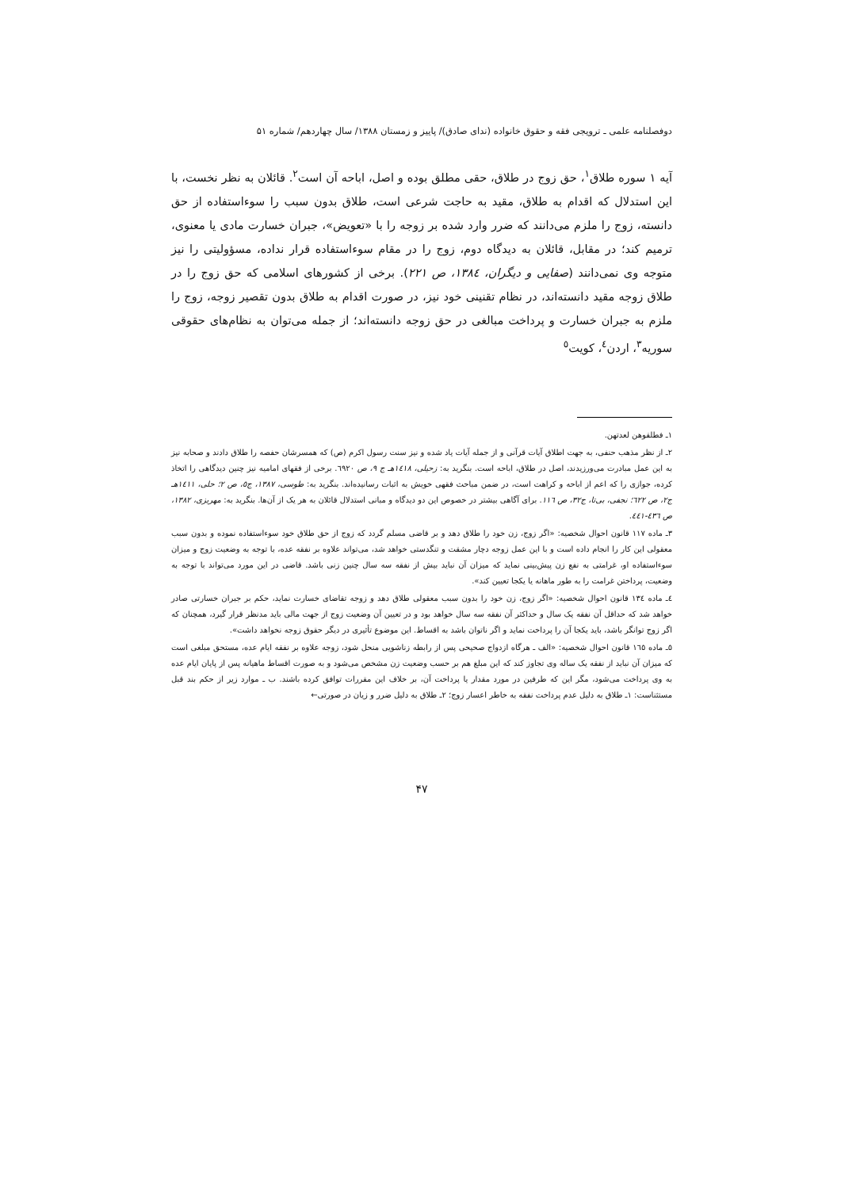دوفصلنامه علمی ـ ترویجی فقه و حقوق خانواده (ندای صادق)/ پاییز و زمستان ۱۳۸۸/ سال چهاردهم/ شماره ۵۱
آیه ۱ سوره طلاق<sup>۱</sup>، حق زوج در طلاق، حقی مطلق بوده و اصل، اباحه آن است<sup>۲</sup>. قائلان به نظر نخست، با این استدلال که اقدام به طلاق، مقید به حاجت شرعی است، طلاق بدون سبب را سوءاستفاده از حق دانسته، زوج را ملزم می‌دانند که ضرر وارد شده بر زوجه را با «تعویض»، جبران خسارت مادی یا معنوی، ترمیم کند؛ در مقابل، قائلان به دیدگاه دوم، زوج را در مقام سوءاستفاده قرار نداده، مسؤولیتی را نیز متوجه وی نمی‌دانند (صفایی و دیگران، ۱۳۸٤، ص ۲۲۱). برخی از کشورهای اسلامی که حق زوج را در طلاق زوجه مقید دانسته‌اند، در نظام تقنینی خود نیز، در صورت اقدام به طلاق بدون تقصیر زوجه، زوج را ملزم به جبران خسارت و پرداخت مبالغی در حق زوجه دانسته‌اند؛ از جمله می‌توان به نظام‌های حقوقی سوریه<sup>۳</sup>، اردن<sup>٤</sup>، کویت<sup>٥</sup>
۱ـ فطلقوهن لعدتهن.
۲ـ از نظر مذهب حنفی، به جهت اطلاق آیات قرآنی و از جمله آیات یاد شده و نیز سنت رسول اکرم (ص) که همسرشان حفصه را طلاق دادند و صحابه نیز به این عمل مبادرت می‌ورزیدند، اصل در طلاق، اباحه است. بنگرید به: زحیلی، ۱٤۱۸هـ ج ۹، ص ٦۹۲۰. برخی از فقهای امامیه نیز چنین دیدگاهی را اتخاذ کرده، جوازی را که اعم از اباحه و کراهت است، در ضمن مباحث فقهی خویش به اثبات رسانیده‌اند. بنگرید به: طوسی، ۱۳۸۷، ج٥، ص ۲؛ حلی، ۱٤۱۱هـ ج۲، ص ٦۲۲؛ نجفی، بی‌تا، ج۳۲، ص ۱۱٦. برای آگاهی بیشتر در خصوص این دو دیدگاه و مبانی استدلال قائلان به هر یک از آن‌ها. بنگرید به: مهریزی، ۱۳۸۲، ص ٤۳٦-٤٤۱.
۳ـ ماده ۱۱۷ قانون احوال شخصیه: «اگر زوج، زن خود را طلاق دهد و بر قاضی مسلم گردد که زوج از حق طلاق خود سوءاستفاده نموده و بدون سبب معقولی این کار را انجام داده است و با این عمل زوجه دچار مشقت و تنگدستی خواهد شد، می‌تواند علاوه بر نفقه عده، با توجه به وضعیت زوج و میزان سوءاستفاده او، غرامتی به نفع زن پیش‌بینی نماید که میزان آن نباید بیش از نفقه سه سال چنین زنی باشد. قاضی در این مورد می‌تواند با توجه به وضعیت، پرداختن غرامت را به طور ماهانه یا یکجا تعیین کند».
٤ـ ماده ۱۳٤ قانون احوال شخصیه: «اگر زوج، زن خود را بدون سبب معقولی طلاق دهد و زوجه تقاضای خسارت نماید، حکم بر جبران خسارتی صادر خواهد شد که حداقل آن نفقه یک سال و حداکثر آن نفقه سه سال خواهد بود و در تعیین آن وضعیت زوج از جهت مالی باید مدنظر قرار گیرد، همچنان که اگر زوج توانگر باشد، باید یکجا آن را پرداخت نماید و اگر ناتوان باشد به اقساط. این موضوع تأثیری در دیگر حقوق زوجه نخواهد داشت».
٥ـ ماده ۱٦٥ قانون احوال شخصیه: «الف ـ هرگاه ازدواج صحیحی پس از رابطه زناشویی منحل شود، زوجه علاوه بر نفقه ایام عده، مستحق مبلغی است که میزان آن نباید از نفقه یک ساله وی تجاوز کند که این مبلغ هم بر حسب وضعیت زن مشخص می‌شود و به صورت اقساط ماهیانه پس از پایان ایام عده به وی پرداخت می‌شود، مگر این که طرفین در مورد مقدار یا پرداخت آن، بر خلاف این مقررات توافق کرده باشند. ب ـ موارد زیر از حکم بند قبل مستثناست: ۱ـ طلاق به دلیل عدم پرداخت نفقه به خاطر اعسار زوج؛ ۲ـ طلاق به دلیل ضرر و زیان در صورتی←
۴۷